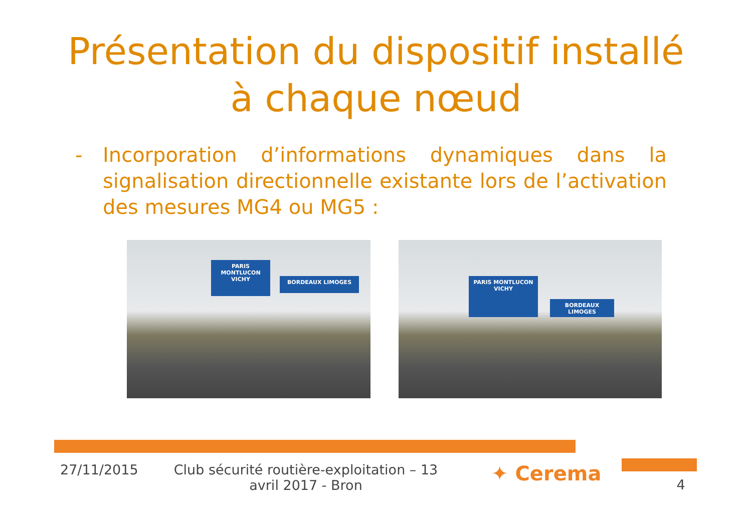Présentation du dispositif installé
à chaque nœud
- Incorporation d’informations dynamiques dans la signalisation directionnelle existante lors de l’activation des mesures MG4 ou MG5 :
PARIS MONTLUCON VICHY
BORDEAUX LIMOGES
PARIS MONTLUCON VICHY
BORDEAUX LIMOGES
27/11/2015 Club sécurité routière-exploitation – 13 avril 2017 - Bron
✦ Cerema
4